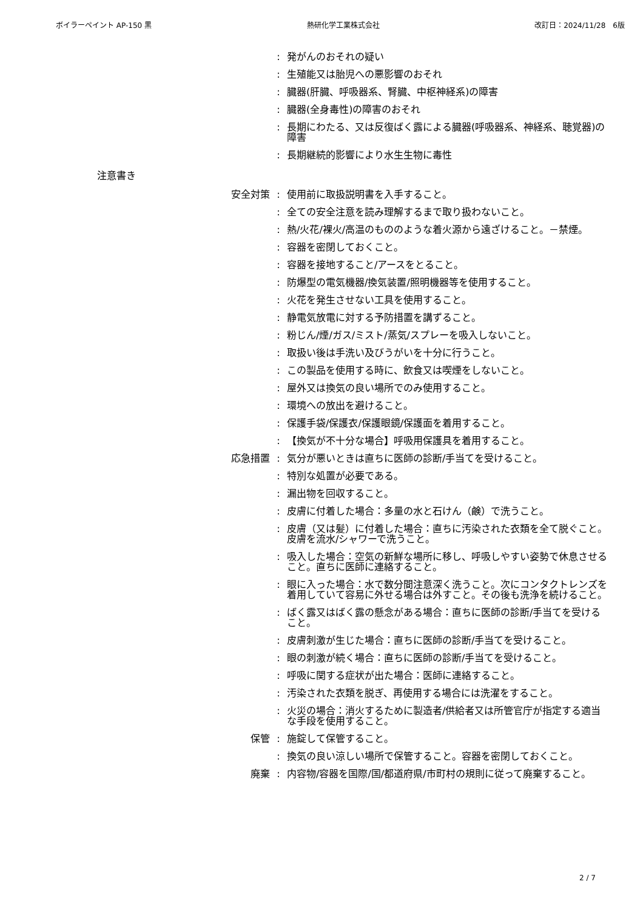ボイラーペイント AP-150 黒 熱研化学工業株式会社 改訂日：2024/11/28　6版
: 発がんのおそれの疑い
: 生殖能又は胎児への悪影響のおそれ
: 臓器(肝臓、呼吸器系、腎臓、中枢神経系)の障害
: 臓器(全身毒性)の障害のおそれ
: 長期にわたる、又は反復ばく露による臓器(呼吸器系、神経系、聴覚器)の障害
: 長期継続的影響により水生生物に毒性
注意書き
安全対策 : 使用前に取扱説明書を入手すること。
: 全ての安全注意を読み理解するまで取り扱わないこと。
: 熱/火花/裸火/高温のもののような着火源から遠ざけること。－禁煙。
: 容器を密閉しておくこと。
: 容器を接地すること/アースをとること。
: 防爆型の電気機器/換気装置/照明機器等を使用すること。
: 火花を発生させない工具を使用すること。
: 静電気放電に対する予防措置を講ずること。
: 粉じん/煙/ガス/ミスト/蒸気/スプレーを吸入しないこと。
: 取扱い後は手洗い及びうがいを十分に行うこと。
: この製品を使用する時に、飲食又は喫煙をしないこと。
: 屋外又は換気の良い場所でのみ使用すること。
: 環境への放出を避けること。
: 保護手袋/保護衣/保護眼鏡/保護面を着用すること。
: 【換気が不十分な場合】呼吸用保護具を着用すること。
応急措置 : 気分が悪いときは直ちに医師の診断/手当てを受けること。
: 特別な処置が必要である。
: 漏出物を回収すること。
: 皮膚に付着した場合：多量の水と石けん（鹸）で洗うこと。
: 皮膚（又は髪）に付着した場合：直ちに汚染された衣類を全て脱ぐこと。皮膚を流水/シャワーで洗うこと。
: 吸入した場合：空気の新鮮な場所に移し、呼吸しやすい姿勢で休息させること。直ちに医師に連絡すること。
: 眼に入った場合：水で数分間注意深く洗うこと。次にコンタクトレンズを着用していて容易に外せる場合は外すこと。その後も洗浄を続けること。
: ばく露又はばく露の懸念がある場合：直ちに医師の診断/手当てを受けること。
: 皮膚刺激が生じた場合：直ちに医師の診断/手当てを受けること。
: 眼の刺激が続く場合：直ちに医師の診断/手当てを受けること。
: 呼吸に関する症状が出た場合：医師に連絡すること。
: 汚染された衣類を脱ぎ、再使用する場合には洗濯をすること。
: 火災の場合：消火するために製造者/供給者又は所管官庁が指定する適当な手段を使用すること。
保管 : 施錠して保管すること。
: 換気の良い涼しい場所で保管すること。容器を密閉しておくこと。
廃棄 : 内容物/容器を国際/国/都道府県/市町村の規則に従って廃棄すること。
2 / 7